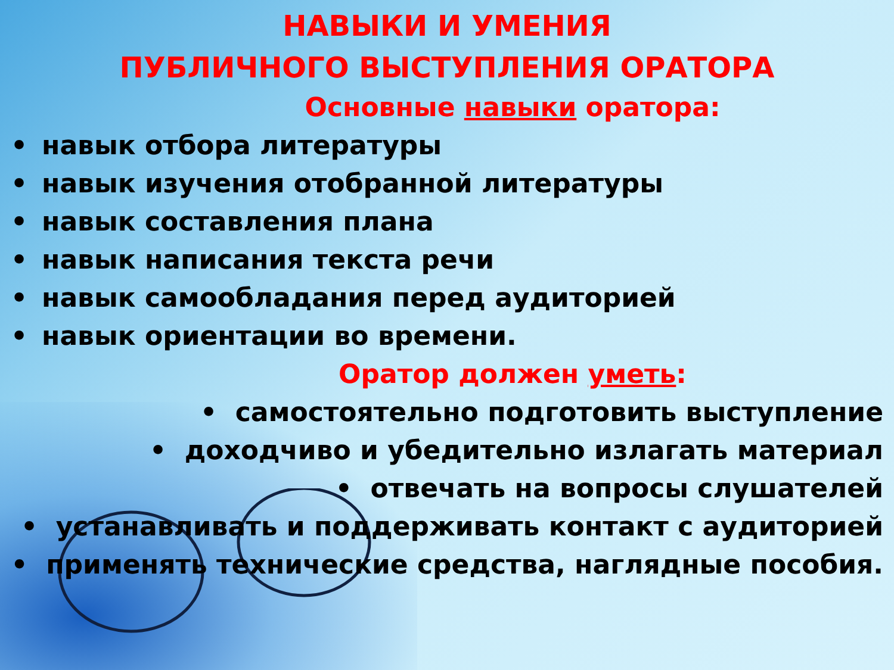НАВЫКИ И УМЕНИЯ
ПУБЛИЧНОГО ВЫСТУПЛЕНИЯ ОРАТОРА
Основные навыки оратора:
• навык отбора литературы
• навык изучения отобранной литературы
• навык составления плана
• навык написания текста речи
• навык самообладания перед аудиторией
• навык ориентации во времени.
Оратор должен уметь:
• самостоятельно подготовить выступление
• доходчиво и убедительно излагать материал
• отвечать на вопросы слушателей
• устанавливать и поддерживать контакт с аудиторией
• применять технические средства, наглядные пособия.